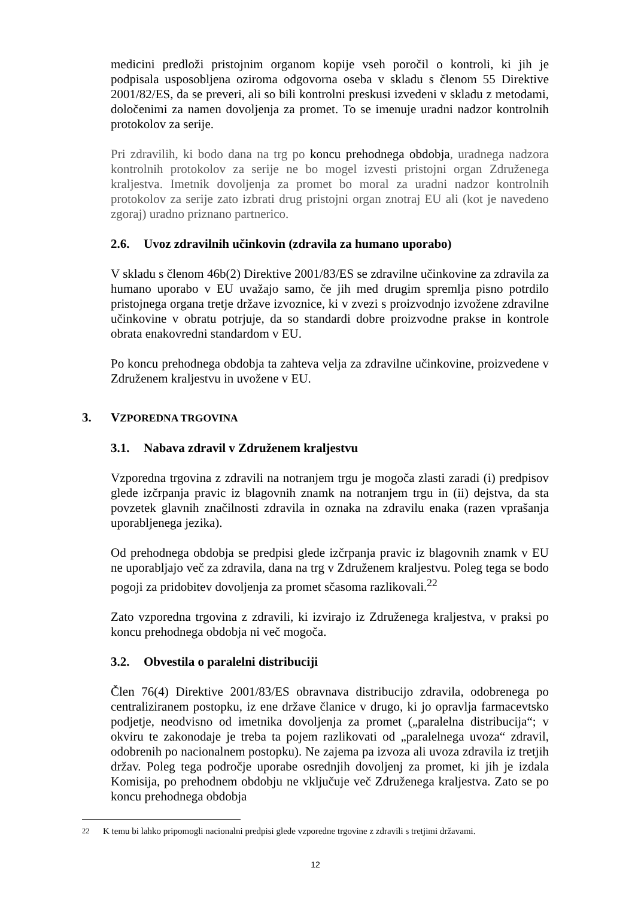medicini predloži pristojnim organom kopije vseh poročil o kontroli, ki jih je podpisala usposobljena oziroma odgovorna oseba v skladu s členom 55 Direktive 2001/82/ES, da se preveri, ali so bili kontrolni preskusi izvedeni v skladu z metodami, določenimi za namen dovoljenja za promet. To se imenuje uradni nadzor kontrolnih protokolov za serije.
Pri zdravilih, ki bodo dana na trg po koncu prehodnega obdobja, uradnega nadzora kontrolnih protokolov za serije ne bo mogel izvesti pristojni organ Združenega kraljestva. Imetnik dovoljenja za promet bo moral za uradni nadzor kontrolnih protokolov za serije zato izbrati drug pristojni organ znotraj EU ali (kot je navedeno zgoraj) uradno priznano partnerico.
2.6. Uvoz zdravilnih učinkovin (zdravila za humano uporabo)
V skladu s členom 46b(2) Direktive 2001/83/ES se zdravilne učinkovine za zdravila za humano uporabo v EU uvažajo samo, če jih med drugim spremlja pisno potrdilo pristojnega organa tretje države izvoznice, ki v zvezi s proizvodnjo izvožene zdravilne učinkovine v obratu potrjuje, da so standardi dobre proizvodne prakse in kontrole obrata enakovredni standardom v EU.
Po koncu prehodnega obdobja ta zahteva velja za zdravilne učinkovine, proizvedene v Združenem kraljestvu in uvožene v EU.
3. VZPOREDNA TRGOVINA
3.1. Nabava zdravil v Združenem kraljestvu
Vzporedna trgovina z zdravili na notranjem trgu je mogoča zlasti zaradi (i) predpisov glede izčrpanja pravic iz blagovnih znamk na notranjem trgu in (ii) dejstva, da sta povzetek glavnih značilnosti zdravila in oznaka na zdravilu enaka (razen vprašanja uporabljenega jezika).
Od prehodnega obdobja se predpisi glede izčrpanja pravic iz blagovnih znamk v EU ne uporabljajo več za zdravila, dana na trg v Združenem kraljestvu. Poleg tega se bodo pogoji za pridobitev dovoljenja za promet sčasoma razlikovali.<sup>22</sup>
Zato vzporedna trgovina z zdravili, ki izvirajo iz Združenega kraljestva, v praksi po koncu prehodnega obdobja ni več mogoča.
3.2. Obvestila o paralelni distribuciji
Člen 76(4) Direktive 2001/83/ES obravnava distribucijo zdravila, odobrenega po centraliziranem postopku, iz ene države članice v drugo, ki jo opravlja farmacevtsko podjetje, neodvisno od imetnika dovoljenja za promet („paralelna distribucija“; v okviru te zakonodaje je treba ta pojem razlikovati od „paralelnega uvoza“ zdravil, odobrenih po nacionalnem postopku). Ne zajema pa izvoza ali uvoza zdravila iz tretjih držav. Poleg tega področje uporabe osrednjih dovoljenj za promet, ki jih je izdala Komisija, po prehodnem obdobju ne vključuje več Združenega kraljestva. Zato se po koncu prehodnega obdobja
<sup>22</sup> K temu bi lahko pripomogli nacionalni predpisi glede vzporedne trgovine z zdravili s tretjimi državami.
12